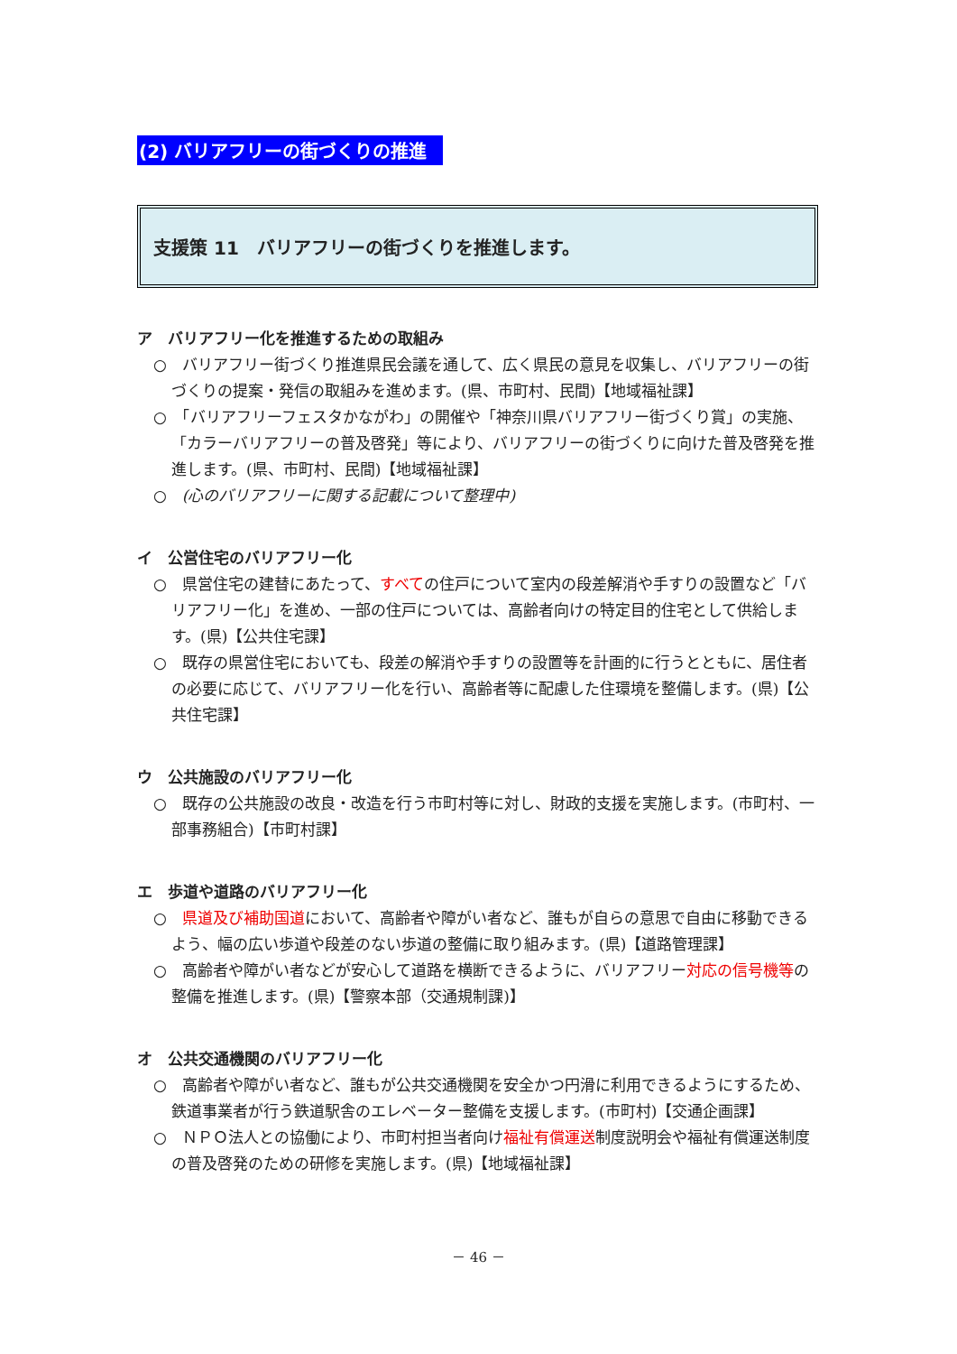(2) バリアフリーの街づくりの推進
支援策 11　バリアフリーの街づくりを推進します。
ア　バリアフリー化を推進するための取組み
○　バリアフリー街づくり推進県民会議を通して、広く県民の意見を収集し、バリアフリーの街づくりの提案・発信の取組みを進めます。(県、市町村、民間)【地域福祉課】
○　「バリアフリーフェスタかながわ」の開催や「神奈川県バリアフリー街づくり賞」の実施、「カラーバリアフリーの普及啓発」等により、バリアフリーの街づくりに向けた普及啓発を推進します。(県、市町村、民間)【地域福祉課】
○　(心のバリアフリーに関する記載について整理中)
イ　公営住宅のバリアフリー化
○　県営住宅の建替にあたって、すべての住戸について室内の段差解消や手すりの設置など「バリアフリー化」を進め、一部の住戸については、高齢者向けの特定目的住宅として供給します。(県)【公共住宅課】
○　既存の県営住宅においても、段差の解消や手すりの設置等を計画的に行うとともに、居住者の必要に応じて、バリアフリー化を行い、高齢者等に配慮した住環境を整備します。(県)【公共住宅課】
ウ　公共施設のバリアフリー化
○　既存の公共施設の改良・改造を行う市町村等に対し、財政的支援を実施します。(市町村、一部事務組合)【市町村課】
エ　歩道や道路のバリアフリー化
○　県道及び補助国道において、高齢者や障がい者など、誰もが自らの意思で自由に移動できるよう、幅の広い歩道や段差のない歩道の整備に取り組みます。(県)【道路管理課】
○　高齢者や障がい者などが安心して道路を横断できるように、バリアフリー対応の信号機等の整備を推進します。(県)【警察本部（交通規制課)】
オ　公共交通機関のバリアフリー化
○　高齢者や障がい者など、誰もが公共交通機関を安全かつ円滑に利用できるようにするため、鉄道事業者が行う鉄道駅舎のエレベーター整備を支援します。(市町村)【交通企画課】
○　ＮＰＯ法人との協働により、市町村担当者向け福祉有償運送制度説明会や福祉有償運送制度の普及啓発のための研修を実施します。(県)【地域福祉課】
－ 46 －